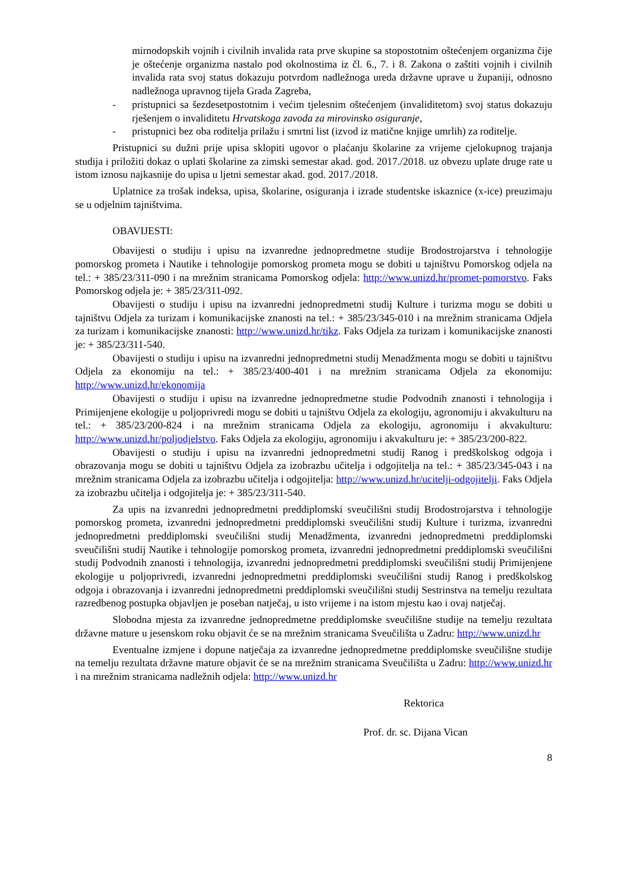mirnodopskih vojnih i civilnih invalida rata prve skupine sa stopostotnim oštećenjem organizma čije je oštećenje organizma nastalo pod okolnostima iz čl. 6., 7. i 8. Zakona o zaštiti vojnih i civilnih invalida rata svoj status dokazuju potvrdom nadležnoga ureda državne uprave u županiji, odnosno nadležnoga upravnog tijela Grada Zagreba,
- pristupnici sa šezdesetpostotnim i većim tjelesnim oštećenjem (invaliditetom) svoj status dokazuju rješenjem o invaliditetu Hrvatskoga zavoda za mirovinsko osiguranje,
- pristupnici bez oba roditelja prilažu i smrtni list (izvod iz matične knjige umrlih) za roditelje.
Pristupnici su dužni prije upisa sklopiti ugovor o plaćanju školarine za vrijeme cjelokupnog trajanja studija i priložiti dokaz o uplati školarine za zimski semestar akad. god. 2017./2018. uz obvezu uplate druge rate u istom iznosu najkasnije do upisa u ljetni semestar akad. god. 2017./2018.
Uplatnice za trošak indeksa, upisa, školarine, osiguranja i izrade studentske iskaznice (x-ice) preuzimaju se u odjelnim tajništvima.
OBAVIJESTI:
Obavijesti o studiju i upisu na izvanredne jednopredmetne studije Brodostrojarstva i tehnologije pomorskog prometa i Nautike i tehnologije pomorskog prometa mogu se dobiti u tajništvu Pomorskog odjela na tel.: + 385/23/311-090 i na mrežnim stranicama Pomorskog odjela: http://www.unizd.hr/promet-pomorstvo. Faks Pomorskog odjela je: + 385/23/311-092.
Obavijesti o studiju i upisu na izvanredni jednopredmetni studij Kulture i turizma mogu se dobiti u tajništvu Odjela za turizam i komunikacijske znanosti na tel.: + 385/23/345-010 i na mrežnim stranicama Odjela za turizam i komunikacijske znanosti: http://www.unizd.hr/tikz. Faks Odjela za turizam i komunikacijske znanosti je: + 385/23/311-540.
Obavijesti o studiju i upisu na izvanredni jednopredmetni studij Menadžmenta mogu se dobiti u tajništvu Odjela za ekonomiju na tel.: + 385/23/400-401 i na mrežnim stranicama Odjela za ekonomiju: http://www.unizd.hr/ekonomija
Obavijesti o studiju i upisu na izvanredne jednopredmetne studie Podvodnih znanosti i tehnologija i Primijenjene ekologije u poljoprivredi mogu se dobiti u tajništvu Odjela za ekologiju, agronomiju i akvakulturu na tel.: + 385/23/200-824 i na mrežnim stranicama Odjela za ekologiju, agronomiju i akvakulturu: http://www.unizd.hr/poljodjelstvo. Faks Odjela za ekologiju, agronomiju i akvakulturu je: + 385/23/200-822.
Obavijesti o studiju i upisu na izvanredni jednopredmetni studij Ranog i predškolskog odgoja i obrazovanja mogu se dobiti u tajništvu Odjela za izobrazbu učitelja i odgojitelja na tel.: + 385/23/345-043 i na mrežnim stranicama Odjela za izobrazbu učitelja i odgojitelja: http://www.unizd.hr/ucitelji-odgojitelji. Faks Odjela za izobrazbu učitelja i odgojitelja je: + 385/23/311-540.
Za upis na izvanredni jednopredmetni preddiplomski sveučilišni studij Brodostrojarstva i tehnologije pomorskog prometa, izvanredni jednopredmetni preddiplomski sveučilišni studij Kulture i turizma, izvanredni jednopredmetni preddiplomski sveučilišni studij Menadžmenta, izvanredni jednopredmetni preddiplomski sveučilišni studij Nautike i tehnologije pomorskog prometa, izvanredni jednopredmetni preddiplomski sveučilišni studij Podvodnih znanosti i tehnologija, izvanredni jednopredmetni preddiplomski sveučilišni studij Primijenjene ekologije u poljoprivredi, izvanredni jednopredmetni preddiplomski sveučilišni studij Ranog i predškolskog odgoja i obrazovanja i izvanredni jednopredmetni preddiplomski sveučilišni studij Sestrinstva na temelju rezultata razredbenog postupka objavljen je poseban natječaj, u isto vrijeme i na istom mjestu kao i ovaj natječaj.
Slobodna mjesta za izvanredne jednopredmetne preddiplomske sveučilišne studije na temelju rezultata državne mature u jesenskom roku objavit će se na mrežnim stranicama Sveučilišta u Zadru: http://www.unizd.hr
Eventualne izmjene i dopune natječaja za izvanredne jednopredmetne preddiplomske sveučilišne studije na temelju rezultata državne mature objavit će se na mrežnim stranicama Sveučilišta u Zadru: http://www.unizd.hr i na mrežnim stranicama nadležnih odjela: http://www.unizd.hr
Rektorica
Prof. dr. sc. Dijana Vican
8